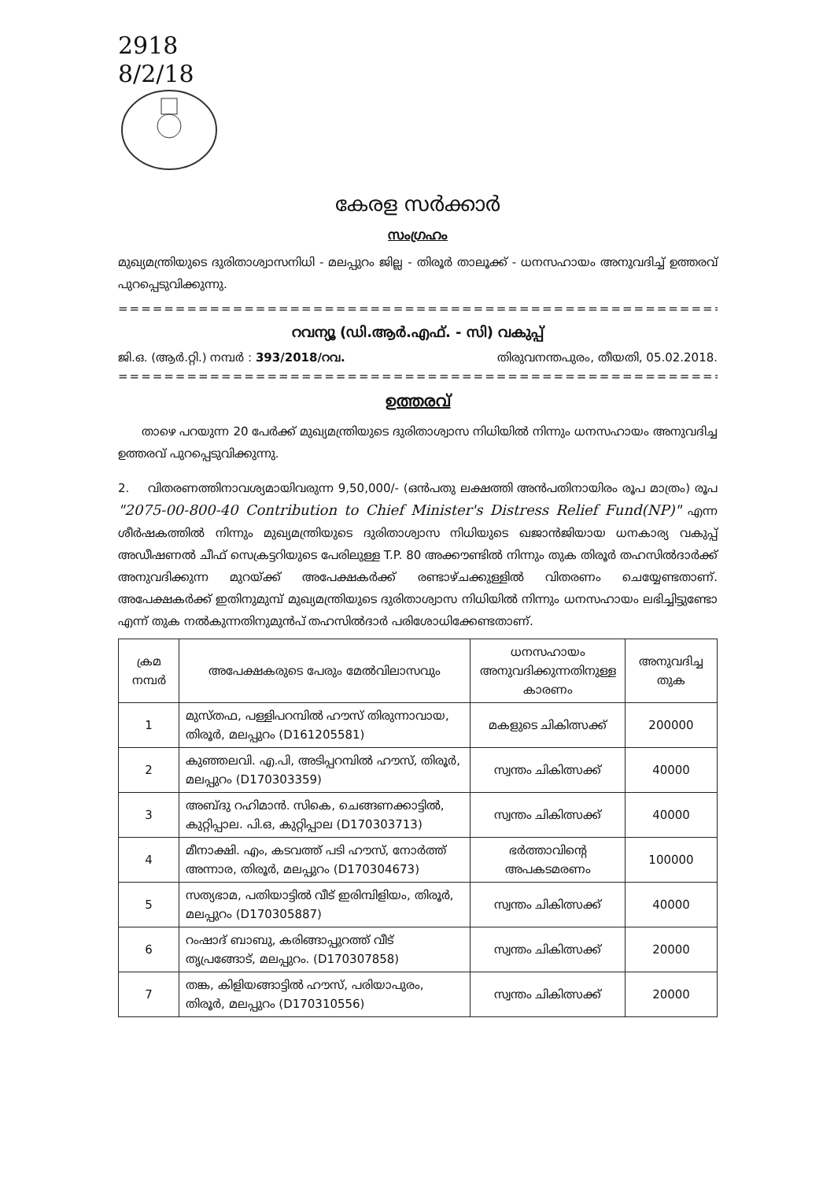2918
8/2/18
കേരള സർക്കാർ
സംഗ്രഹം
മുഖ്യമന്ത്രിയുടെ ദുരിതാശ്വാസനിധി - മലപ്പുറം ജില്ല - തിരൂർ താലൂക്ക് - ധനസഹായം അനുവദിച്ച് ഉത്തരവ് പുറപ്പെടുവിക്കുന്നു.
========================================================
റവന്യൂ (ഡി.ആർ.എഫ്. - സി) വകുപ്പ്
ജി.ഒ. (ആർ.റ്റി.) നമ്പർ : 393/2018/റവ. തിരുവനന്തപുരം, തീയതി, 05.02.2018.
========================================================
ഉത്തരവ്
താഴെ പറയുന്ന 20 പേർക്ക് മുഖ്യമന്ത്രിയുടെ ദുരിതാശ്വാസ നിധിയിൽ നിന്നും ധനസഹായം അനുവദിച്ച ഉത്തരവ് പുറപ്പെടുവിക്കുന്നു.
2. വിതരണത്തിനാവശ്യമായിവരുന്ന 9,50,000/- (ഒൻപതു ലക്ഷത്തി അൻപതിനായിരം രൂപ മാത്രം) രൂപ "2075-00-800-40 Contribution to Chief Minister's Distress Relief Fund(NP)" എന്ന ശീർഷകത്തിൽ നിന്നും മുഖ്യമന്ത്രിയുടെ ദുരിതാശ്വാസ നിധിയുടെ ഖജാൻജിയായ ധനകാര്യ വകുപ്പ് അഡീഷണൽ ചീഫ് സെക്രട്ടറിയുടെ പേരിലുള്ള T.P. 80 അക്കൗണ്ടിൽ നിന്നും തുക തിരൂർ തഹസിൽദാർക്ക് അനുവദിക്കുന്ന മുറയ്ക്ക് അപേക്ഷകർക്ക് രണ്ടാഴ്ചക്കുള്ളിൽ വിതരണം ചെയ്യേണ്ടതാണ്. അപേക്ഷകർക്ക് ഇതിനുമുമ്പ് മുഖ്യമന്ത്രിയുടെ ദുരിതാശ്വാസ നിധിയിൽ നിന്നും ധനസഹായം ലഭിച്ചിട്ടുണ്ടോ എന്ന് തുക നൽകുന്നതിനുമുൻപ് തഹസിൽദാർ പരിശോധിക്കേണ്ടതാണ്.
| ക്രമ നമ്പർ | അപേക്ഷകരുടെ പേരും മേൽവിലാസവും | ധനസഹായം അനുവദിക്കുന്നതിനുള്ള കാരണം | അനുവദിച്ച തുക |
| --- | --- | --- | --- |
| 1 | മുസ്തഫ, പള്ളിപറമ്പിൽ ഹൗസ് തിരുന്നാവായ, തിരൂർ, മലപ്പുറം (D161205581) | മകളുടെ ചികിത്സക്ക് | 200000 |
| 2 | കുഞ്ഞലവി. എ.പി, അടിപ്പറമ്പിൽ ഹൗസ്, തിരൂർ, മലപ്പുറം (D170303359) | സ്വന്തം ചികിത്സക്ക് | 40000 |
| 3 | അബ്ദു റഹിമാൻ. സികെ, ചെങ്ങണക്കാട്ടിൽ, കുറ്റിപ്പാല. പി.ഒ, കുറ്റിപ്പാല (D170303713) | സ്വന്തം ചികിത്സക്ക് | 40000 |
| 4 | മീനാക്ഷി. എം, കടവത്ത് പടി ഹൗസ്, നോർത്ത് അന്നാര, തിരൂർ, മലപ്പുറം (D170304673) | ഭർത്താവിന്റെ അപകടമരണം | 100000 |
| 5 | സത്യഭാമ, പതിയാട്ടിൽ വീട് ഇരിമ്പിളിയം, തിരൂർ, മലപ്പുറം (D170305887) | സ്വന്തം ചികിത്സക്ക് | 40000 |
| 6 | റംഷാദ് ബാബു, കരിങ്ങാപ്പുറത്ത് വീട് തൃപ്രങ്ങോട്, മലപ്പുറം. (D170307858) | സ്വന്തം ചികിത്സക്ക് | 20000 |
| 7 | തങ്ക, കിളിയങ്ങാട്ടിൽ ഹൗസ്, പരിയാപുരം, തിരൂർ, മലപ്പുറം (D170310556) | സ്വന്തം ചികിത്സക്ക് | 20000 |